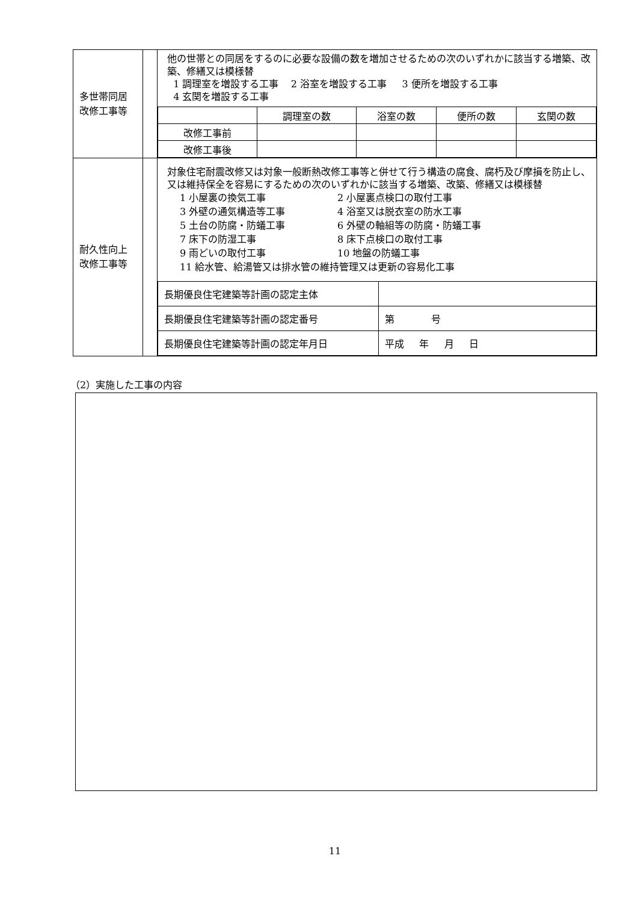| 多世帯同居 改修工事等 | | 他の世帯との同居をするのに必要な設備の数を増加させるための次のいずれかに該当する増築、改築、修繕又は模様替 1 調理室を増設する工事 2 浴室を増設する工事 3 便所を増設する工事 4 玄関を増設する工事 / / 調理室の数 / 浴室の数 / 便所の数 / 玄関の数 / / 改修工事前 / / / / / / 改修工事後 / / / / / |
| 耐久性向上 改修工事等 | | 対象住宅耐震改修又は対象一般断熱改修工事等と併せて行う構造の腐食、腐朽及び摩損を防止し、又は維持保全を容易にするための次のいずれかに該当する増築、改築、修繕又は模様替 / 1 小屋裏の換気工事 / 2 小屋裏点検口の取付工事 / / 3 外壁の通気構造等工事 / 4 浴室又は脱衣室の防水工事 / / 5 土台の防腐・防蟻工事 / 6 外壁の軸組等の防腐・防蟻工事 / / 7 床下の防湿工事 / 8 床下点検口の取付工事 / / 9 雨どいの取付工事 / 10 地盤の防蟻工事 / / 11 給水管、給湯管又は排水管の維持管理又は更新の容易化工事 / / / 長期優良住宅建築等計画の認定主体 / / / 長期優良住宅建築等計画の認定番号 / 第 号 / / 長期優良住宅建築等計画の認定年月日 / 平成 年 月 日 / |
（2）実施した工事の内容
11